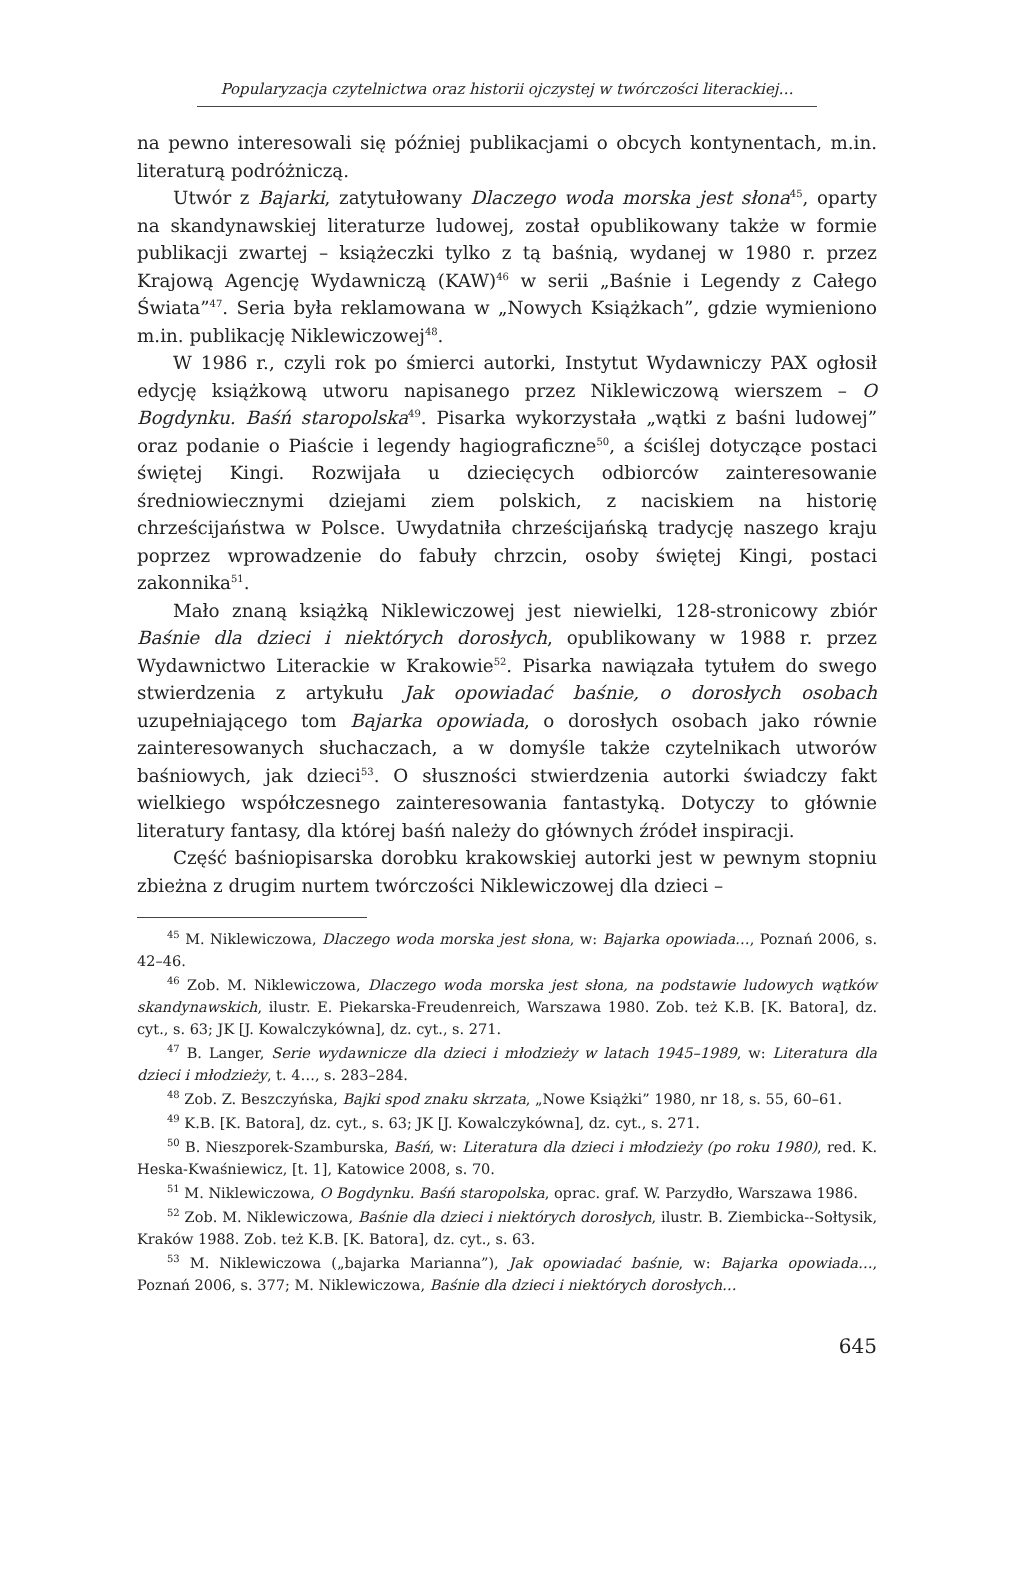Popularyzacja czytelnictwa oraz historii ojczystej w twórczości literackiej…
na pewno interesowali się później publikacjami o obcych kontynentach, m.in. literaturą podróżniczą.
Utwór z Bajarki, zatytułowany Dlaczego woda morska jest słona<sup>45</sup>, oparty na skandynawskiej literaturze ludowej, został opublikowany także w formie publikacji zwartej – książeczki tylko z tą baśnią, wydanej w 1980 r. przez Krajową Agencję Wydawniczą (KAW)<sup>46</sup> w serii „Baśnie i Legendy z Całego Świata”<sup>47</sup>. Seria była reklamowana w „Nowych Książkach”, gdzie wymieniono m.in. publikację Niklewiczowej<sup>48</sup>.
W 1986 r., czyli rok po śmierci autorki, Instytut Wydawniczy PAX ogłosił edycję książkową utworu napisanego przez Niklewiczową wierszem – O Bogdynku. Baśń staropolska<sup>49</sup>. Pisarka wykorzystała „wątki z baśni ludowej” oraz podanie o Piaście i legendy hagiograficzne<sup>50</sup>, a ściślej dotyczące postaci świętej Kingi. Rozwijała u dziecięcych odbiorców zainteresowanie średniowiecznymi dziejami ziem polskich, z naciskiem na historię chrześcijaństwa w Polsce. Uwydatniła chrześcijańską tradycję naszego kraju poprzez wprowadzenie do fabuły chrzcin, osoby świętej Kingi, postaci zakonnika<sup>51</sup>.
Mało znaną książką Niklewiczowej jest niewielki, 128-stronicowy zbiór Baśnie dla dzieci i niektórych dorosłych, opublikowany w 1988 r. przez Wydawnictwo Literackie w Krakowie<sup>52</sup>. Pisarka nawiązała tytułem do swego stwierdzenia z artykułu Jak opowiadać baśnie, o dorosłych osobach uzupełniającego tom Bajarka opowiada, o dorosłych osobach jako równie zainteresowanych słuchaczach, a w domyśle także czytelnikach utworów baśniowych, jak dzieci<sup>53</sup>. O słuszności stwierdzenia autorki świadczy fakt wielkiego współczesnego zainteresowania fantastyką. Dotyczy to głównie literatury fantasy, dla której baśń należy do głównych źródeł inspiracji.
Część baśniopisarska dorobku krakowskiej autorki jest w pewnym stopniu zbieżna z drugim nurtem twórczości Niklewiczowej dla dzieci –
<sup>45</sup> M. Niklewiczowa, Dlaczego woda morska jest słona, w: Bajarka opowiada…, Poznań 2006, s. 42–46.
<sup>46</sup> Zob. M. Niklewiczowa, Dlaczego woda morska jest słona, na podstawie ludowych wątków skandynawskich, ilustr. E. Piekarska-Freudenreich, Warszawa 1980. Zob. też K.B. [K. Batora], dz. cyt., s. 63; JK [J. Kowalczykówna], dz. cyt., s. 271.
<sup>47</sup> B. Langer, Serie wydawnicze dla dzieci i młodzieży w latach 1945–1989, w: Literatura dla dzieci i młodzieży, t. 4…, s. 283–284.
<sup>48</sup> Zob. Z. Beszczyńska, Bajki spod znaku skrzata, „Nowe Książki” 1980, nr 18, s. 55, 60–61.
<sup>49</sup> K.B. [K. Batora], dz. cyt., s. 63; JK [J. Kowalczykówna], dz. cyt., s. 271.
<sup>50</sup> B. Nieszporek-Szamburska, Baśń, w: Literatura dla dzieci i młodzieży (po roku 1980), red. K. Heska-Kwaśniewicz, [t. 1], Katowice 2008, s. 70.
<sup>51</sup> M. Niklewiczowa, O Bogdynku. Baśń staropolska, oprac. graf. W. Parzydło, Warszawa 1986.
<sup>52</sup> Zob. M. Niklewiczowa, Baśnie dla dzieci i niektórych dorosłych, ilustr. B. Ziembicka--Sołtysik, Kraków 1988. Zob. też K.B. [K. Batora], dz. cyt., s. 63.
<sup>53</sup> M. Niklewiczowa („bajarka Marianna”), Jak opowiadać baśnie, w: Bajarka opowiada…, Poznań 2006, s. 377; M. Niklewiczowa, Baśnie dla dzieci i niektórych dorosłych…
645